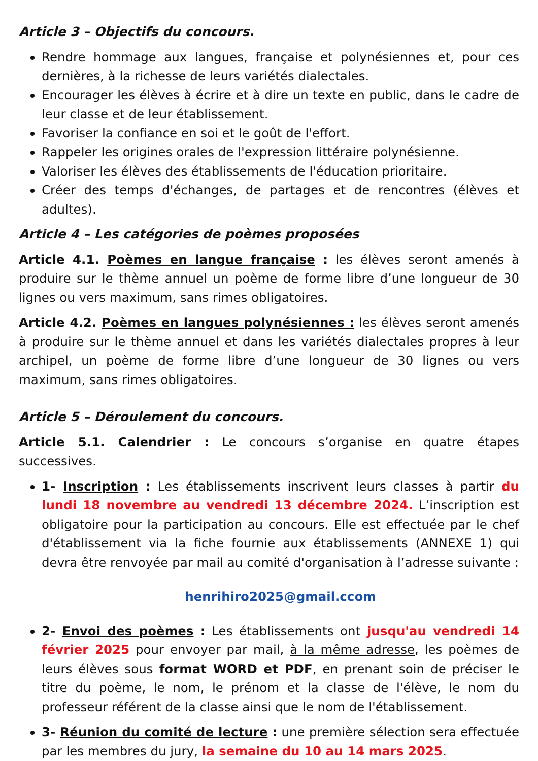Article 3 – Objectifs du concours.
Rendre hommage aux langues, française et polynésiennes et, pour ces dernières, à la richesse de leurs variétés dialectales.
Encourager les élèves à écrire et à dire un texte en public, dans le cadre de leur classe et de leur établissement.
Favoriser la confiance en soi et le goût de l'effort.
Rappeler les origines orales de l'expression littéraire polynésienne.
Valoriser les élèves des établissements de l'éducation prioritaire.
Créer des temps d'échanges, de partages et de rencontres (élèves et adultes).
Article 4 – Les catégories de poèmes proposées
Article 4.1. Poèmes en langue française : les élèves seront amenés à produire sur le thème annuel un poème de forme libre d’une longueur de 30 lignes ou vers maximum, sans rimes obligatoires.
Article 4.2. Poèmes en langues polynésiennes : les élèves seront amenés à produire sur le thème annuel et dans les variétés dialectales propres à leur archipel, un poème de forme libre d’une longueur de 30 lignes ou vers maximum, sans rimes obligatoires.
Article 5 – Déroulement du concours.
Article 5.1. Calendrier : Le concours s’organise en quatre étapes successives.
1- Inscription : Les établissements inscrivent leurs classes à partir du lundi 18 novembre au vendredi 13 décembre 2024. L’inscription est obligatoire pour la participation au concours. Elle est effectuée par le chef d'établissement via la fiche fournie aux établissements (ANNEXE 1) qui devra être renvoyée par mail au comité d'organisation à l’adresse suivante :
henrihiro2025@gmail.ccom
2- Envoi des poèmes : Les établissements ont jusqu'au vendredi 14 février 2025 pour envoyer par mail, à la même adresse, les poèmes de leurs élèves sous format WORD et PDF, en prenant soin de préciser le titre du poème, le nom, le prénom et la classe de l'élève, le nom du professeur référent de la classe ainsi que le nom de l'établissement.
3- Réunion du comité de lecture : une première sélection sera effectuée par les membres du jury, la semaine du 10 au 14 mars 2025.